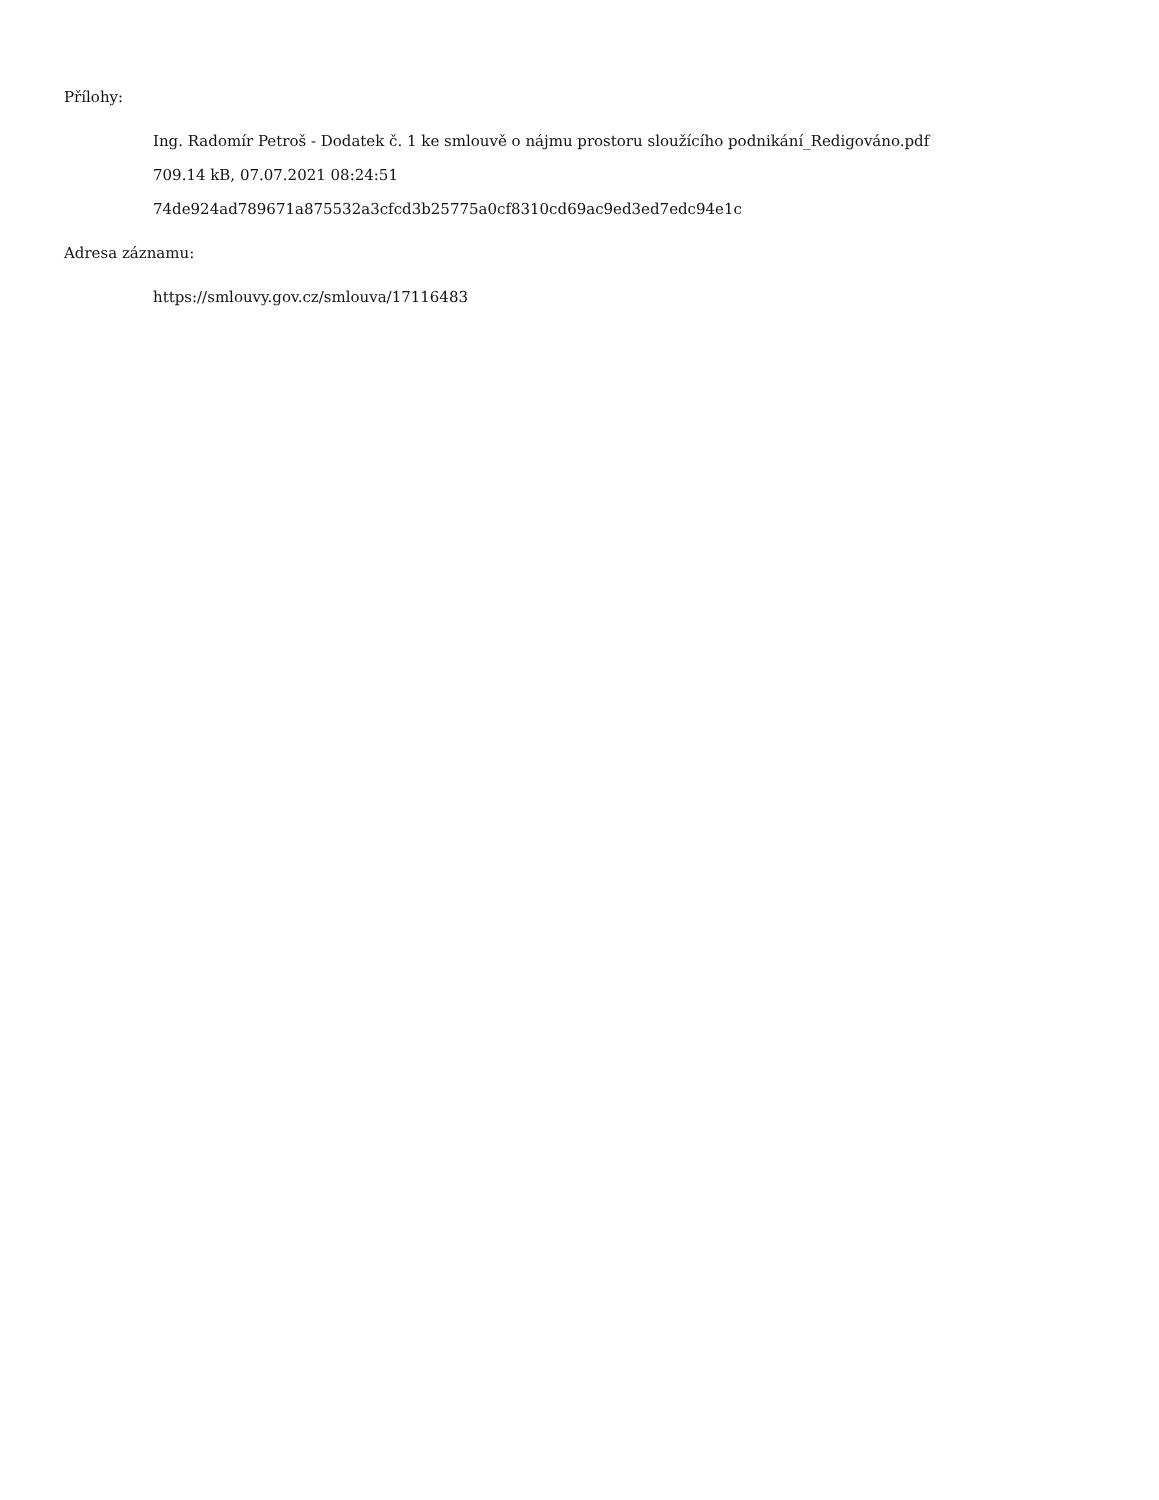Přílohy:
Ing. Radomír Petroš - Dodatek č. 1 ke smlouvě o nájmu prostoru sloužícího podnikání_Redigováno.pdf
709.14 kB, 07.07.2021 08:24:51
74de924ad789671a875532a3cfcd3b25775a0cf8310cd69ac9ed3ed7edc94e1c
Adresa záznamu:
https://smlouvy.gov.cz/smlouva/17116483